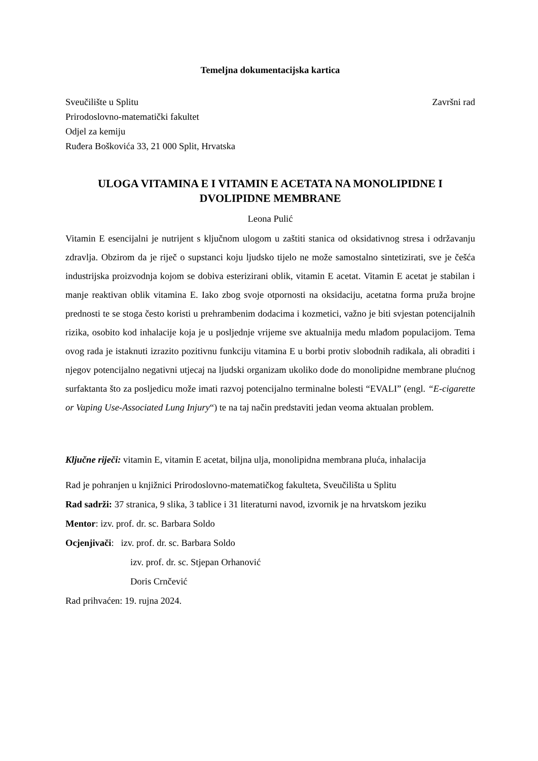Temeljna dokumentacijska kartica
Sveučilište u Splitu Završni rad
Prirodoslovno-matematički fakultet
Odjel za kemiju
Ruđera Boškovića 33, 21 000 Split, Hrvatska
ULOGA VITAMINA E I VITAMIN E ACETATA NA MONOLIPIDNE I DVOLIPIDNE MEMBRANE
Leona Pulić
Vitamin E esencijalni je nutrijent s ključnom ulogom u zaštiti stanica od oksidativnog stresa i održavanju zdravlja. Obzirom da je riječ o supstanci koju ljudsko tijelo ne može samostalno sintetizirati, sve je češća industrijska proizvodnja kojom se dobiva esterizirani oblik, vitamin E acetat. Vitamin E acetat je stabilan i manje reaktivan oblik vitamina E. Iako zbog svoje otpornosti na oksidaciju, acetatna forma pruža brojne prednosti te se stoga često koristi u prehrambenim dodacima i kozmetici, važno je biti svjestan potencijalnih rizika, osobito kod inhalacije koja je u posljednje vrijeme sve aktualnija medu mlađom populacijom. Tema ovog rada je istaknuti izrazito pozitivnu funkciju vitamina E u borbi protiv slobodnih radikala, ali obraditi i njegov potencijalno negativni utjecaj na ljudski organizam ukoliko dode do monolipidne membrane plućnog surfaktanta što za posljedicu može imati razvoj potencijalno terminalne bolesti “EVALI” (engl. “E-cigarette or Vaping Use-Associated Lung Injury“) te na taj način predstaviti jedan veoma aktualan problem.
Ključne riječi: vitamin E, vitamin E acetat, biljna ulja, monolipidna membrana pluća, inhalacija
Rad je pohranjen u knjižnici Prirodoslovno-matematičkog fakulteta, Sveučilišta u Splitu
Rad sadrži: 37 stranica, 9 slika, 3 tablice i 31 literaturni navod, izvornik je na hrvatskom jeziku
Mentor: izv. prof. dr. sc. Barbara Soldo
Ocjenjivači: izv. prof. dr. sc. Barbara Soldo
izv. prof. dr. sc. Stjepan Orhanović
Doris Crnčević
Rad prihvaćen: 19. rujna 2024.